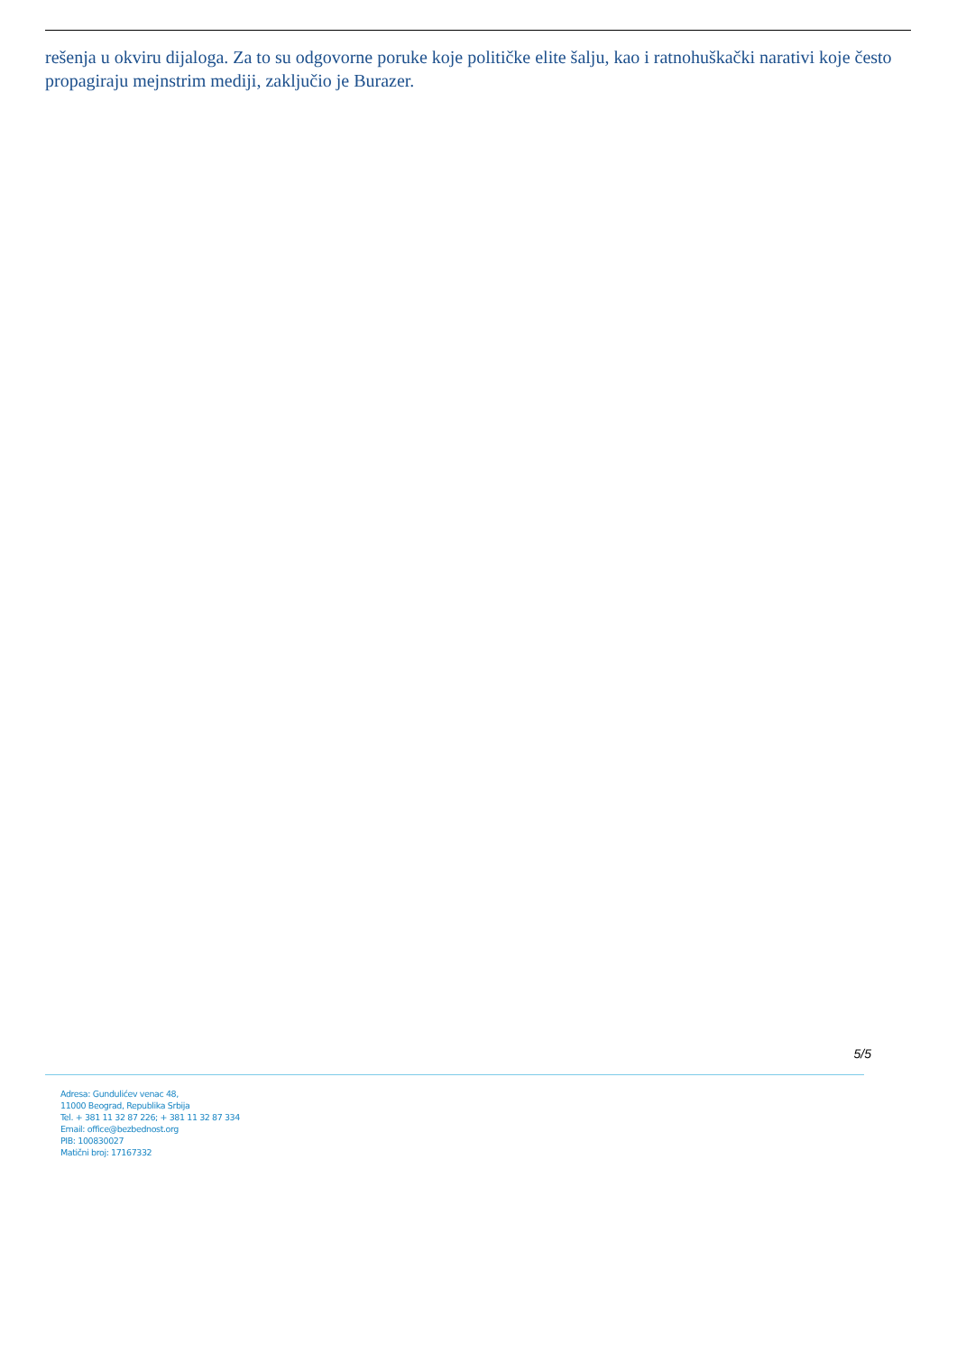rešenja u okviru dijaloga. Za to su odgovorne poruke koje političke elite šalju, kao i ratnohuškački narativi koje često propagiraju mejnstrim mediji, zaključio je Burazer.
5/5
Adresa: Gundulićev venac 48,
11000 Beograd, Republika Srbija
Tel. + 381 11 32 87 226; + 381 11 32 87 334
Email: office@bezbednost.org
PIB: 100830027
Matični broj: 17167332